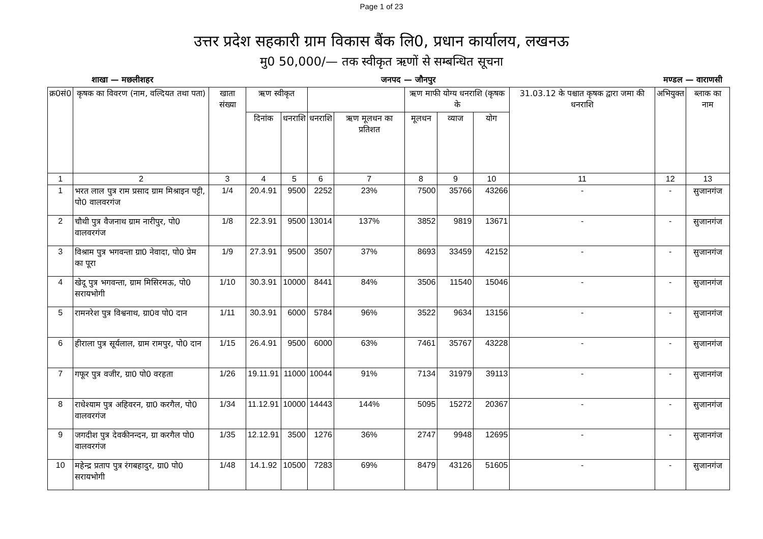Page 1 of 23
उत्तर प्रदेश सहकारी ग्राम विकास बैंक लि0, प्रधान कार्यालय, लखनऊ
मु0 50,000/— तक स्वीकृत ऋणों से सम्बन्धित सूचना
शाखा — मछलीशहर जनपद — जौनपुर मण्डल — वाराणसी
| क्र0सं0 | कृषक का विवरण (नाम, वल्दियत तथा पता) | खाता संख्या | ऋण स्वीकृत | | | | ऋण माफी योग्य धनराशि (कृषक के | | | 31.03.12 के पश्चात कृषक द्वारा जमा की धनराशि | अभियुक्त | ब्लाक का नाम |
| --- | --- | --- | --- | --- | --- | --- | --- | --- | --- | --- | --- | --- |
| | | | दिनांक | धनराशि | धनराशि | ऋण मूलधन का प्रतिशत | मूलधन | व्याज | योग | | | |
| 1 | 2 | 3 | 4 | 5 | 6 | 7 | 8 | 9 | 10 | 11 | 12 | 13 |
| 1 | भरत लाल पुत्र राम प्रसाद ग्राम मिश्राइन पट्टी, पो0 वालवरगंज | 1/4 | 20.4.91 | 9500 | 2252 | 23% | 7500 | 35766 | 43266 | - | - | सुजानगंज |
| 2 | चौथी पुत्र वैजनाथ ग्राम नारीपुर, पो0 वालवरगंज | 1/8 | 22.3.91 | 9500 | 13014 | 137% | 3852 | 9819 | 13671 | - | - | सुजानगंज |
| 3 | विश्राम पुत्र भगवन्ता ग्रा0 नेवादा, पो0 प्रेम का पूरा | 1/9 | 27.3.91 | 9500 | 3507 | 37% | 8693 | 33459 | 42152 | - | - | सुजानगंज |
| 4 | खेदू पुत्र भगवन्ता, ग्राम मिसिरमऊ, पो0 सरायभोगी | 1/10 | 30.3.91 | 10000 | 8441 | 84% | 3506 | 11540 | 15046 | - | - | सुजानगंज |
| 5 | रामनरेश पुत्र विश्वनाथ, ग्रा0व पो0 दान | 1/11 | 30.3.91 | 6000 | 5784 | 96% | 3522 | 9634 | 13156 | - | - | सुजानगंज |
| 6 | हीराला पुत्र सूर्यलाल, ग्राम रामपुर, पो0 दान | 1/15 | 26.4.91 | 9500 | 6000 | 63% | 7461 | 35767 | 43228 | - | - | सुजानगंज |
| 7 | गफूर पुत्र वजीर, ग्रा0 पो0 वरहता | 1/26 | 19.11.91 | 11000 | 10044 | 91% | 7134 | 31979 | 39113 | - | - | सुजानगंज |
| 8 | राधेश्याम पुत्र अहिवरन, ग्रा0 करगैल, पो0 वालवरगंज | 1/34 | 11.12.91 | 10000 | 14443 | 144% | 5095 | 15272 | 20367 | - | - | सुजानगंज |
| 9 | जगदीश पुत्र देवकीनन्दन, ग्रा करगैल पो0 वालवरगंज | 1/35 | 12.12.91 | 3500 | 1276 | 36% | 2747 | 9948 | 12695 | - | - | सुजानगंज |
| 10 | महेन्द्र प्रताप पुत्र रंगबहादुर, ग्रा0 पो0 सरायभोगी | 1/48 | 14.1.92 | 10500 | 7283 | 69% | 8479 | 43126 | 51605 | - | - | सुजानगंज |